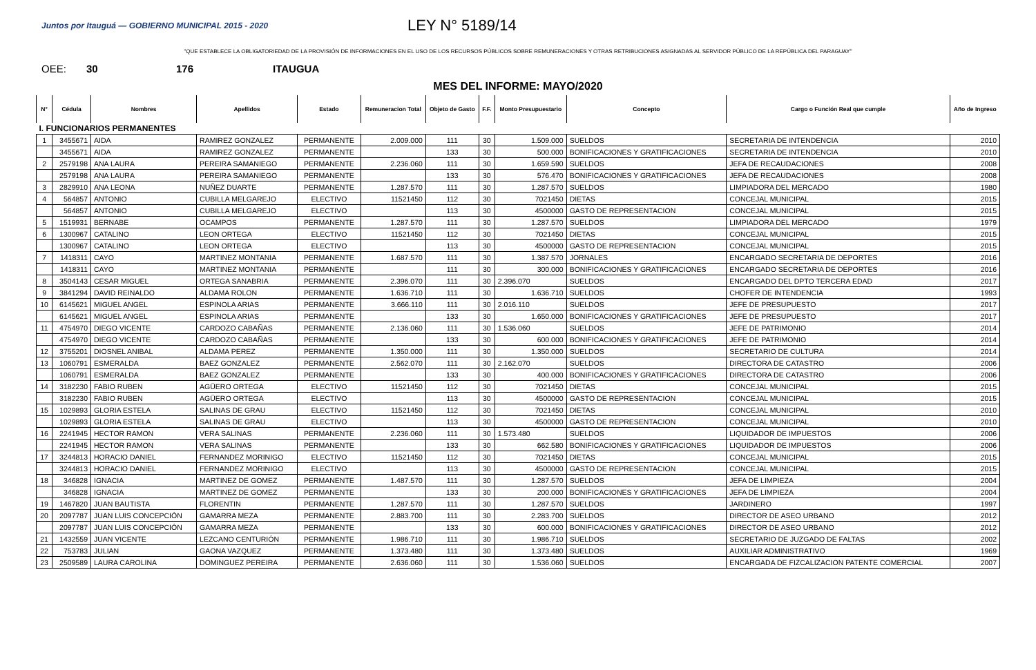Juntos por Itauguá — GOBIERNO MUNICIPAL 2015 - 2020
LEY N° 5189/14
"QUE ESTABLECE LA OBLIGATORIEDAD DE LA PROVISIÓN DE INFORMACIONES EN EL USO DE LOS RECURSOS PÚBLICOS SOBRE REMUNERACIONES Y OTRAS RETRIBUCIONES ASIGNADAS AL SERVIDOR PÚBLICO DE LA REPÚBLICA DEL PARAGUAY"
OEE: 30 176 ITAUGUA
MES DEL INFORME: MAYO/2020
| N° | Cédula | Nombres | Apellidos | Estado | Remuneracion Total | Objeto de Gasto | F.F. | Monto Presupuestario | Concepto | Cargo o Función Real que cumple | Año de Ingreso |
| --- | --- | --- | --- | --- | --- | --- | --- | --- | --- | --- | --- |
| I. FUNCIONARIOS PERMANENTES | | | | | | | | | | | |
| 1 | 3455671 | AIDA | RAMIREZ GONZALEZ | PERMANENTE | 2.009.000 | 111 | 30 | 1.509.000 | SUELDOS | SECRETARIA DE INTENDENCIA | 2010 |
| | 3455671 | AIDA | RAMIREZ GONZALEZ | PERMANENTE | | 133 | 30 | 500.000 | BONIFICACIONES Y GRATIFICACIONES | SECRETARIA DE INTENDENCIA | 2010 |
| 2 | 2579198 | ANA LAURA | PEREIRA SAMANIEGO | PERMANENTE | 2.236.060 | 111 | 30 | 1.659.590 | SUELDOS | JEFA DE RECAUDACIONES | 2008 |
| | 2579198 | ANA LAURA | PEREIRA SAMANIEGO | PERMANENTE | | 133 | 30 | 576.470 | BONIFICACIONES Y GRATIFICACIONES | JEFA DE RECAUDACIONES | 2008 |
| 3 | 2829910 | ANA LEONA | NUÑEZ DUARTE | PERMANENTE | 1.287.570 | 111 | 30 | 1.287.570 | SUELDOS | LIMPIADORA DEL MERCADO | 1980 |
| 4 | 564857 | ANTONIO | CUBILLA MELGAREJO | ELECTIVO | 11521450 | 112 | 30 | 7021450 | DIETAS | CONCEJAL MUNICIPAL | 2015 |
| | 564857 | ANTONIO | CUBILLA MELGAREJO | ELECTIVO | | 113 | 30 | 4500000 | GASTO DE REPRESENTACION | CONCEJAL MUNICIPAL | 2015 |
| 5 | 1519931 | BERNABE | OCAMPOS | PERMANENTE | 1.287.570 | 111 | 30 | 1.287.570 | SUELDOS | LIMPIADORA DEL MERCADO | 1979 |
| 6 | 1300967 | CATALINO | LEON ORTEGA | ELECTIVO | 11521450 | 112 | 30 | 7021450 | DIETAS | CONCEJAL MUNICIPAL | 2015 |
| | 1300967 | CATALINO | LEON ORTEGA | ELECTIVO | | 113 | 30 | 4500000 | GASTO DE REPRESENTACION | CONCEJAL MUNICIPAL | 2015 |
| 7 | 1418311 | CAYO | MARTINEZ MONTANIA | PERMANENTE | 1.687.570 | 111 | 30 | 1.387.570 | JORNALES | ENCARGADO SECRETARIA DE DEPORTES | 2016 |
| | 1418311 | CAYO | MARTINEZ MONTANIA | PERMANENTE | | 111 | 30 | 300.000 | BONIFICACIONES Y GRATIFICACIONES | ENCARGADO SECRETARIA DE DEPORTES | 2016 |
| 8 | 3504143 | CESAR MIGUEL | ORTEGA SANABRIA | PERMANENTE | 2.396.070 | 111 | 30 | 2.396.070 | SUELDOS | ENCARGADO DEL DPTO TERCERA EDAD | 2017 |
| 9 | 3841294 | DAVID REINALDO | ALDAMA ROLON | PERMANENTE | 1.636.710 | 111 | 30 | 1.636.710 | SUELDOS | CHOFER DE INTENDENCIA | 1993 |
| 10 | 6145621 | MIGUEL ANGEL | ESPINOLA ARIAS | PERMANENTE | 3.666.110 | 111 | 30 | 2.016.110 | SUELDOS | JEFE DE PRESUPUESTO | 2017 |
| | 6145621 | MIGUEL ANGEL | ESPINOLA ARIAS | PERMANENTE | | 133 | 30 | 1.650.000 | BONIFICACIONES Y GRATIFICACIONES | JEFE DE PRESUPUESTO | 2017 |
| 11 | 4754970 | DIEGO VICENTE | CARDOZO CABAÑAS | PERMANENTE | 2.136.060 | 111 | 30 | 1.536.060 | SUELDOS | JEFE DE PATRIMONIO | 2014 |
| | 4754970 | DIEGO VICENTE | CARDOZO CABAÑAS | PERMANENTE | | 133 | 30 | 600.000 | BONIFICACIONES Y GRATIFICACIONES | JEFE DE PATRIMONIO | 2014 |
| 12 | 3755201 | DIOSNEL ANIBAL | ALDAMA PEREZ | PERMANENTE | 1.350.000 | 111 | 30 | 1.350.000 | SUELDOS | SECRETARIO DE CULTURA | 2014 |
| 13 | 1060791 | ESMERALDA | BAEZ GONZALEZ | PERMANENTE | 2.562.070 | 111 | 30 | 2.162.070 | SUELDOS | DIRECTORA DE CATASTRO | 2006 |
| | 1060791 | ESMERALDA | BAEZ GONZALEZ | PERMANENTE | | 133 | 30 | 400.000 | BONIFICACIONES Y GRATIFICACIONES | DIRECTORA DE CATASTRO | 2006 |
| 14 | 3182230 | FABIO RUBEN | AGÜERO ORTEGA | ELECTIVO | 11521450 | 112 | 30 | 7021450 | DIETAS | CONCEJAL MUNICIPAL | 2015 |
| | 3182230 | FABIO RUBEN | AGÜERO ORTEGA | ELECTIVO | | 113 | 30 | 4500000 | GASTO DE REPRESENTACION | CONCEJAL MUNICIPAL | 2015 |
| 15 | 1029893 | GLORIA ESTELA | SALINAS DE GRAU | ELECTIVO | 11521450 | 112 | 30 | 7021450 | DIETAS | CONCEJAL MUNICIPAL | 2010 |
| | 1029893 | GLORIA ESTELA | SALINAS DE GRAU | ELECTIVO | | 113 | 30 | 4500000 | GASTO DE REPRESENTACION | CONCEJAL MUNICIPAL | 2010 |
| 16 | 2241945 | HECTOR RAMON | VERA SALINAS | PERMANENTE | 2.236.060 | 111 | 30 | 1.573.480 | SUELDOS | LIQUIDADOR DE IMPUESTOS | 2006 |
| | 2241945 | HECTOR RAMON | VERA SALINAS | PERMANENTE | | 133 | 30 | 662.580 | BONIFICACIONES Y GRATIFICACIONES | LIQUIDADOR DE IMPUESTOS | 2006 |
| 17 | 3244813 | HORACIO DANIEL | FERNANDEZ MORINIGO | ELECTIVO | 11521450 | 112 | 30 | 7021450 | DIETAS | CONCEJAL MUNICIPAL | 2015 |
| | 3244813 | HORACIO DANIEL | FERNANDEZ MORINIGO | ELECTIVO | | 113 | 30 | 4500000 | GASTO DE REPRESENTACION | CONCEJAL MUNICIPAL | 2015 |
| 18 | 346828 | IGNACIA | MARTINEZ DE GOMEZ | PERMANENTE | 1.487.570 | 111 | 30 | 1.287.570 | SUELDOS | JEFA DE LIMPIEZA | 2004 |
| | 346828 | IGNACIA | MARTINEZ DE GOMEZ | PERMANENTE | | 133 | 30 | 200.000 | BONIFICACIONES Y GRATIFICACIONES | JEFA DE LIMPIEZA | 2004 |
| 19 | 1467820 | JUAN BAUTISTA | FLORENTIN | PERMANENTE | 1.287.570 | 111 | 30 | 1.287.570 | SUELDOS | JARDINERO | 1997 |
| 20 | 2097787 | JUAN LUIS CONCEPCIÓN | GAMARRA MEZA | PERMANENTE | 2.883.700 | 111 | 30 | 2.283.700 | SUELDOS | DIRECTOR DE ASEO URBANO | 2012 |
| | 2097787 | JUAN LUIS CONCEPCIÓN | GAMARRA MEZA | PERMANENTE | | 133 | 30 | 600.000 | BONIFICACIONES Y GRATIFICACIONES | DIRECTOR DE ASEO URBANO | 2012 |
| 21 | 1432559 | JUAN VICENTE | LEZCANO CENTURIÓN | PERMANENTE | 1.986.710 | 111 | 30 | 1.986.710 | SUELDOS | SECRETARIO DE JUZGADO DE FALTAS | 2002 |
| 22 | 753783 | JULIAN | GAONA VAZQUEZ | PERMANENTE | 1.373.480 | 111 | 30 | 1.373.480 | SUELDOS | AUXILIAR ADMINISTRATIVO | 1969 |
| 23 | 2509589 | LAURA CAROLINA | DOMINGUEZ PEREIRA | PERMANENTE | 2.636.060 | 111 | 30 | 1.536.060 | SUELDOS | ENCARGADA DE FIZCALIZACION PATENTE COMERCIAL | 2007 |